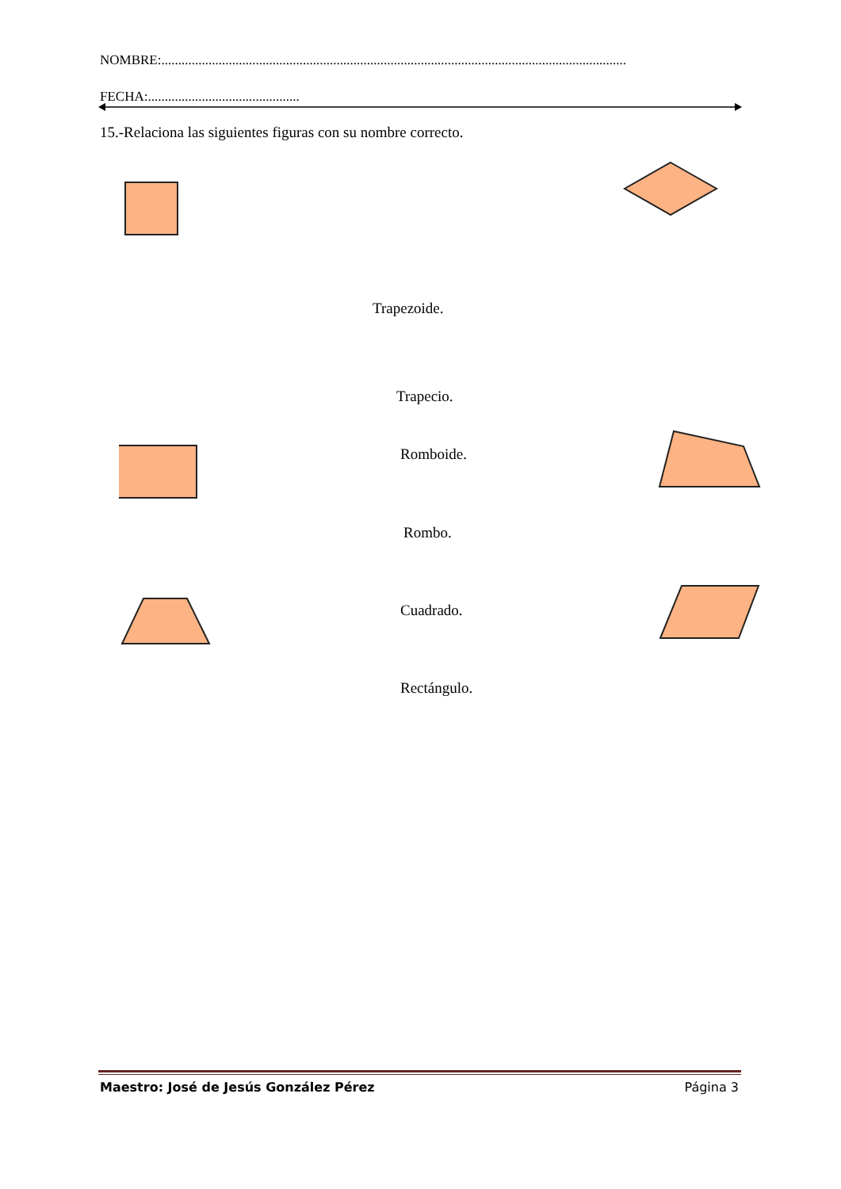NOMBRE:..........................................................................................................................................
FECHA:.............................................
15.-Relaciona las siguientes figuras con su nombre correcto.
Trapezoide.
Trapecio.
Romboide.
Rombo.
Cuadrado.
Rectángulo.
Maestro: José de Jesús González Pérez Página 3